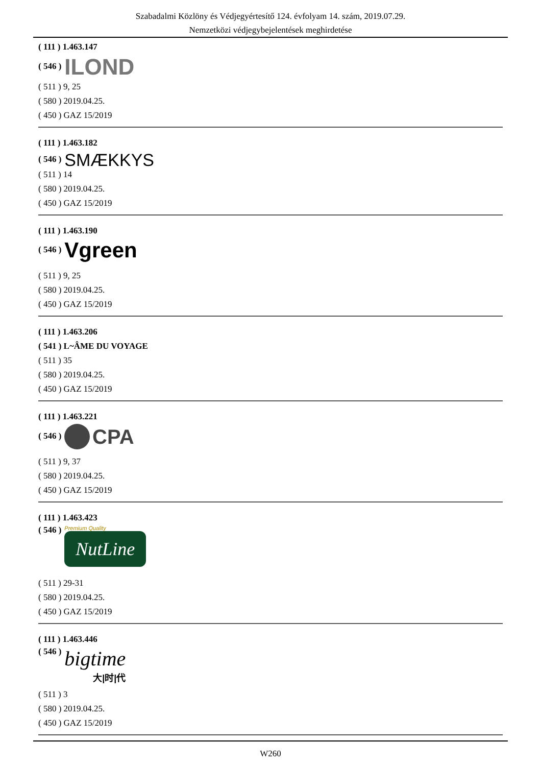Szabadalmi Közlöny és Védjegyértesítő 124. évfolyam 14. szám, 2019.07.29.
Nemzetközi védjegybejelentések meghirdetése
( 111 ) 1.463.147
( 546 ) ILOND
( 511 ) 9, 25
( 580 ) 2019.04.25.
( 450 ) GAZ 15/2019
( 111 ) 1.463.182
( 546 ) SMÆKKYS
( 511 ) 14
( 580 ) 2019.04.25.
( 450 ) GAZ 15/2019
( 111 ) 1.463.190
( 546 ) Vgreen
( 511 ) 9, 25
( 580 ) 2019.04.25.
( 450 ) GAZ 15/2019
( 111 ) 1.463.206
( 541 ) L~ÂME DU VOYAGE
( 511 ) 35
( 580 ) 2019.04.25.
( 450 ) GAZ 15/2019
( 111 ) 1.463.221
( 546 ) CPA
( 511 ) 9, 37
( 580 ) 2019.04.25.
( 450 ) GAZ 15/2019
( 111 ) 1.463.423
( 546 ) Premium Quality NutLine
( 511 ) 29-31
( 580 ) 2019.04.25.
( 450 ) GAZ 15/2019
( 111 ) 1.463.446
( 546 ) bigtime 大|时|代
( 511 ) 3
( 580 ) 2019.04.25.
( 450 ) GAZ 15/2019
W260